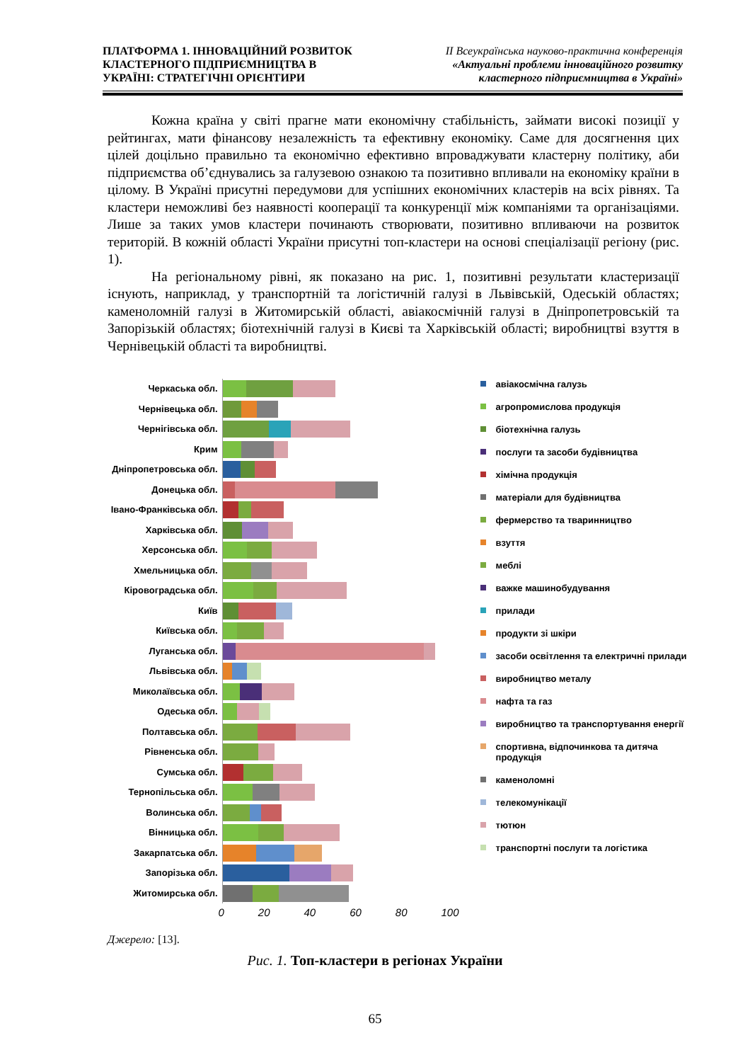ПЛАТФОРМА 1. ІННОВАЦІЙНИЙ РОЗВИТОК
КЛАСТЕРНОГО ПІДПРИЄМНИЦТВА В
УКРАЇНІ: СТРАТЕГІЧНІ ОРІЄНТИРИ
ІІ Всеукраїнська науково-практична конференція
«Актуальні проблеми інноваційного розвитку
кластерного підприємництва в Україні»
Кожна країна у світі прагне мати економічну стабільність, займати високі позиції у рейтингах, мати фінансову незалежність та ефективну економіку. Саме для досягнення цих цілей доцільно правильно та економічно ефективно впроваджувати кластерну політику, аби підприємства об’єднувались за галузевою ознакою та позитивно впливали на економіку країни в цілому. В Україні присутні передумови для успішних економічних кластерів на всіх рівнях. Та кластери неможливі без наявності кооперації та конкуренції між компаніями та організаціями. Лише за таких умов кластери починають створювати, позитивно впливаючи на розвиток територій. В кожній області України присутні топ-кластери на основі спеціалізації регіону (рис. 1).
На регіональному рівні, як показано на рис. 1, позитивні результати кластеризації існують, наприклад, у транспортній та логістичній галузі в Львівській, Одеській областях; каменоломній галузі в Житомирській області, авіакосмічній галузі в Дніпропетровській та Запорізькій областях; біотехнічній галузі в Києві та Харківській області; виробництві взуття в Чернівецькій області та виробництві.
Черкаська обл.
Чернівецька обл.
Чернігівська обл.
Крим
Дніпропетровська обл.
Донецька обл.
Івано-Франківська обл.
Харківська обл.
Херсонська обл.
Хмельницька обл.
Кіровоградська обл.
Київ
Київська обл.
Луганська обл.
Львівська обл.
Миколаївська обл.
Одеська обл.
Полтавська обл.
Рівненська обл.
Сумська обл.
Тернопільська обл.
Волинська обл.
Вінницька обл.
Закарпатська обл.
Запорізька обл.
Житомирська обл.
0 20 40 60 80 100
авіакосмічна галузь
агропромислова продукція
біотехнічна галузь
послуги та засоби будівництва
хімічна продукція
матеріали для будівництва
фермерство та тваринництво
взуття
меблі
важке машинобудування
прилади
продукти зі шкіри
засоби освітлення та електричні прилади
виробництво металу
нафта та газ
виробництво та транспортування енергії
спортивна, відпочинкова та дитяча продукція
каменоломні
телекомунікації
тютюн
транспортні послуги та логістика
Джерело: [13].
Рис. 1. Топ-кластери в регіонах України
65